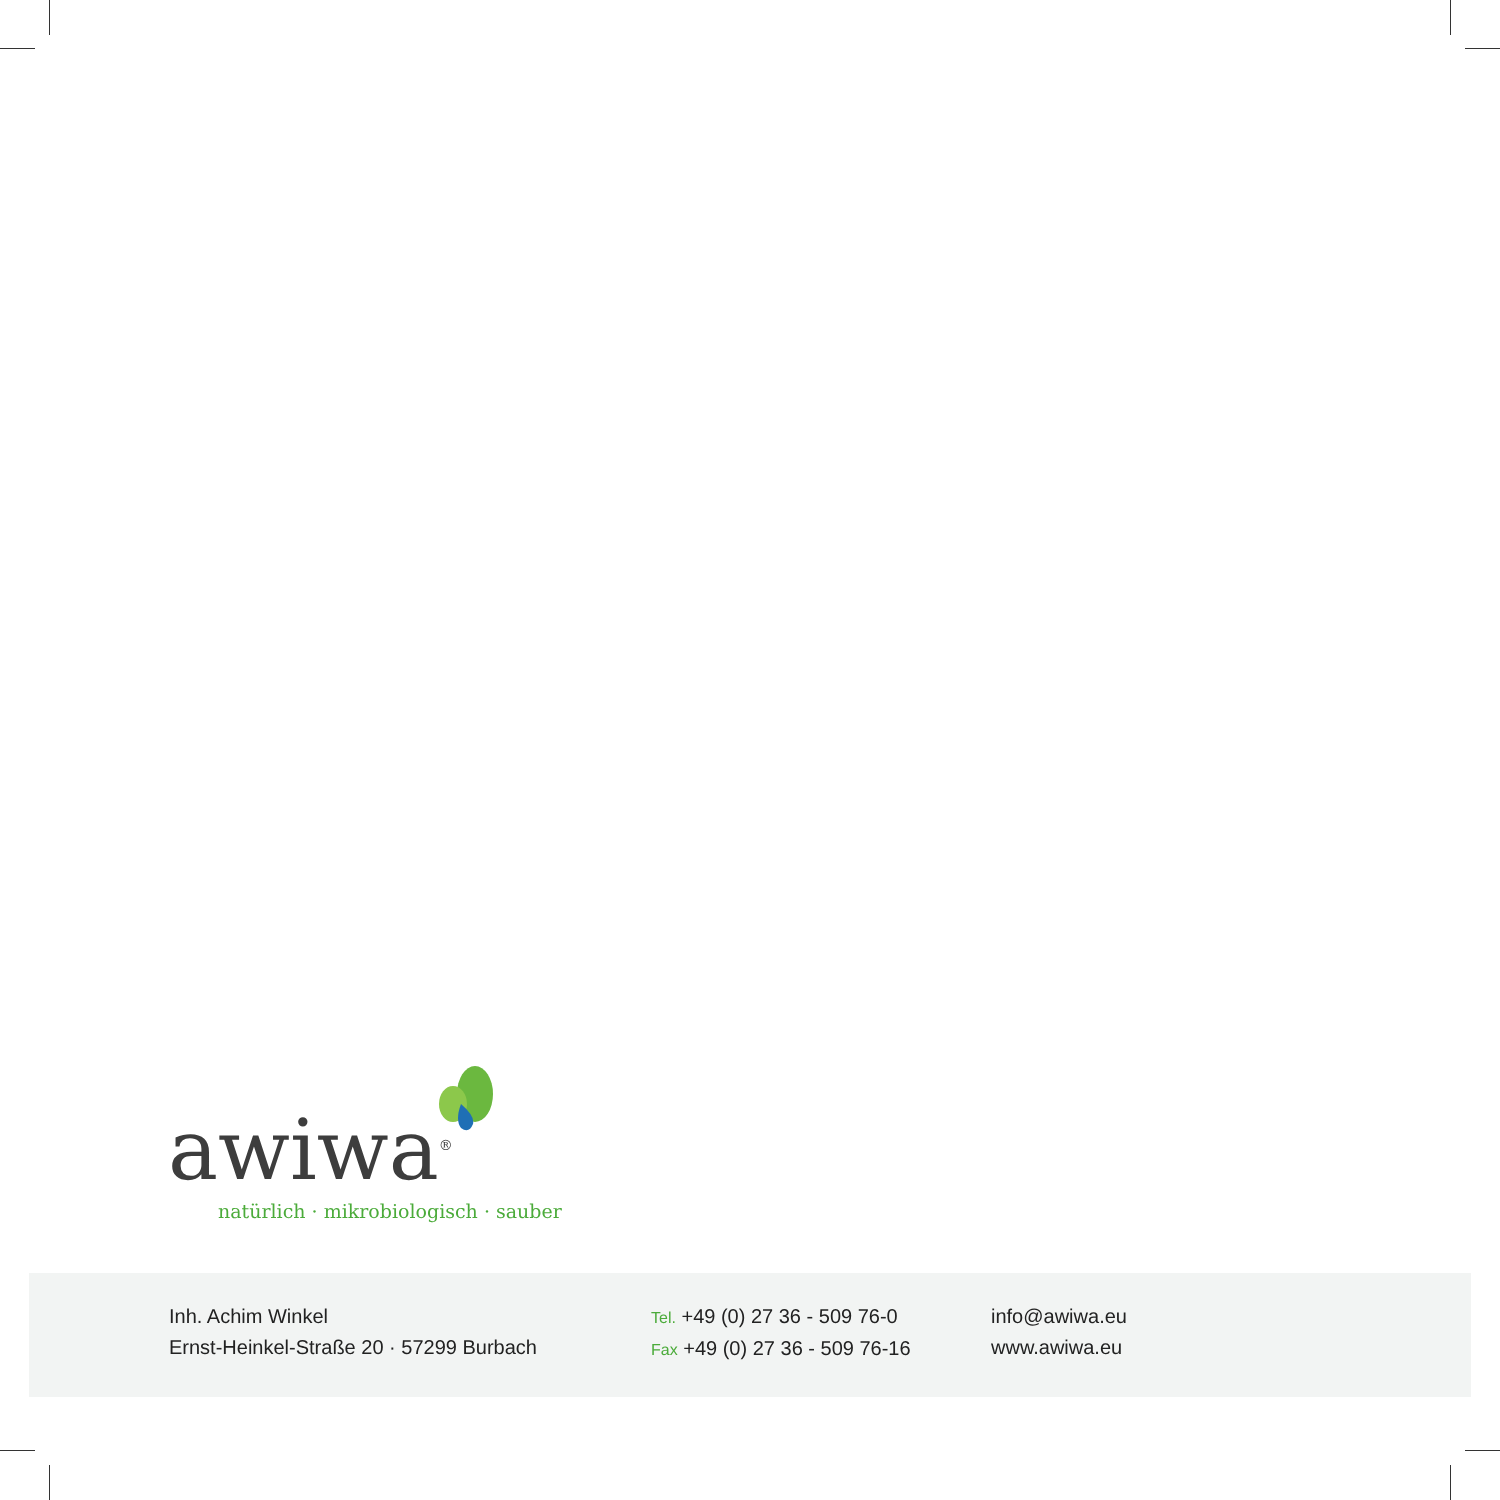awiwa<sup>®</sup>
natürlich · mikrobiologisch · sauber
Inh. Achim Winkel
Ernst-Heinkel-Straße 20 · 57299 Burbach
Tel. +49 (0) 27 36 - 509 76-0
Fax +49 (0) 27 36 - 509 76-16
info@awiwa.eu
www.awiwa.eu